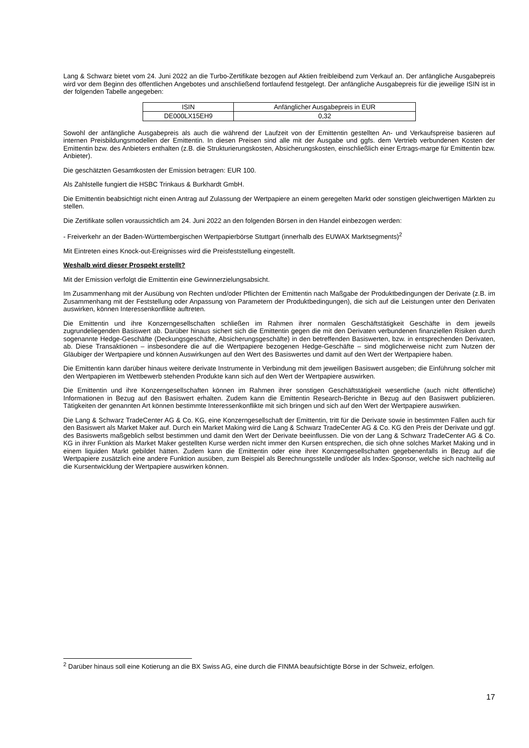Lang & Schwarz bietet vom 24. Juni 2022 an die Turbo-Zertifikate bezogen auf Aktien freibleibend zum Verkauf an. Der anfängliche Ausgabepreis wird vor dem Beginn des öffentlichen Angebotes und anschließend fortlaufend festgelegt. Der anfängliche Ausgabepreis für die jeweilige ISIN ist in der folgenden Tabelle angegeben:
| ISIN | Anfänglicher Ausgabepreis in EUR |
| DE000LX15EH9 | 0,32 |
Sowohl der anfängliche Ausgabepreis als auch die während der Laufzeit von der Emittentin gestellten An- und Verkaufspreise basieren auf internen Preisbildungsmodellen der Emittentin. In diesen Preisen sind alle mit der Ausgabe und ggfs. dem Vertrieb verbundenen Kosten der Emittentin bzw. des Anbieters enthalten (z.B. die Strukturierungskosten, Absicherungskosten, einschließlich einer Ertrags-marge für Emittentin bzw. Anbieter).
Die geschätzten Gesamtkosten der Emission betragen: EUR 100.
Als Zahlstelle fungiert die HSBC Trinkaus & Burkhardt GmbH.
Die Emittentin beabsichtigt nicht einen Antrag auf Zulassung der Wertpapiere an einem geregelten Markt oder sonstigen gleichwertigen Märkten zu stellen.
Die Zertifikate sollen voraussichtlich am 24. Juni 2022 an den folgenden Börsen in den Handel einbezogen werden:
- Freiverkehr an der Baden-Württembergischen Wertpapierbörse Stuttgart (innerhalb des EUWAX Marktsegments)<sup>2</sup>
Mit Eintreten eines Knock-out-Ereignisses wird die Preisfeststellung eingestellt.
Weshalb wird dieser Prospekt erstellt?
Mit der Emission verfolgt die Emittentin eine Gewinnerzielungsabsicht.
Im Zusammenhang mit der Ausübung von Rechten und/oder Pflichten der Emittentin nach Maßgabe der Produktbedingungen der Derivate (z.B. im Zusammenhang mit der Feststellung oder Anpassung von Parametern der Produktbedingungen), die sich auf die Leistungen unter den Derivaten auswirken, können Interessenkonflikte auftreten.
Die Emittentin und ihre Konzerngesellschaften schließen im Rahmen ihrer normalen Geschäftstätigkeit Geschäfte in dem jeweils zugrundeliegenden Basiswert ab. Darüber hinaus sichert sich die Emittentin gegen die mit den Derivaten verbundenen finanziellen Risiken durch sogenannte Hedge-Geschäfte (Deckungsgeschäfte, Absicherungsgeschäfte) in den betreffenden Basiswerten, bzw. in entsprechenden Derivaten, ab. Diese Transaktionen – insbesondere die auf die Wertpapiere bezogenen Hedge-Geschäfte – sind möglicherweise nicht zum Nutzen der Gläubiger der Wertpapiere und können Auswirkungen auf den Wert des Basiswertes und damit auf den Wert der Wertpapiere haben.
Die Emittentin kann darüber hinaus weitere derivate Instrumente in Verbindung mit dem jeweiligen Basiswert ausgeben; die Einführung solcher mit den Wertpapieren im Wettbewerb stehenden Produkte kann sich auf den Wert der Wertpapiere auswirken.
Die Emittentin und ihre Konzerngesellschaften können im Rahmen ihrer sonstigen Geschäftstätigkeit wesentliche (auch nicht öffentliche) Informationen in Bezug auf den Basiswert erhalten. Zudem kann die Emittentin Research-Berichte in Bezug auf den Basiswert publizieren. Tätigkeiten der genannten Art können bestimmte Interessenkonflikte mit sich bringen und sich auf den Wert der Wertpapiere auswirken.
Die Lang & Schwarz TradeCenter AG & Co. KG, eine Konzerngesellschaft der Emittentin, tritt für die Derivate sowie in bestimmten Fällen auch für den Basiswert als Market Maker auf. Durch ein Market Making wird die Lang & Schwarz TradeCenter AG & Co. KG den Preis der Derivate und ggf. des Basiswerts maßgeblich selbst bestimmen und damit den Wert der Derivate beeinflussen. Die von der Lang & Schwarz TradeCenter AG & Co. KG in ihrer Funktion als Market Maker gestellten Kurse werden nicht immer den Kursen entsprechen, die sich ohne solches Market Making und in einem liquiden Markt gebildet hätten. Zudem kann die Emittentin oder eine ihrer Konzerngesellschaften gegebenenfalls in Bezug auf die Wertpapiere zusätzlich eine andere Funktion ausüben, zum Beispiel als Berechnungsstelle und/oder als Index-Sponsor, welche sich nachteilig auf die Kursentwicklung der Wertpapiere auswirken können.
<sup>2</sup> Darüber hinaus soll eine Kotierung an die BX Swiss AG, eine durch die FINMA beaufsichtigte Börse in der Schweiz, erfolgen.
17